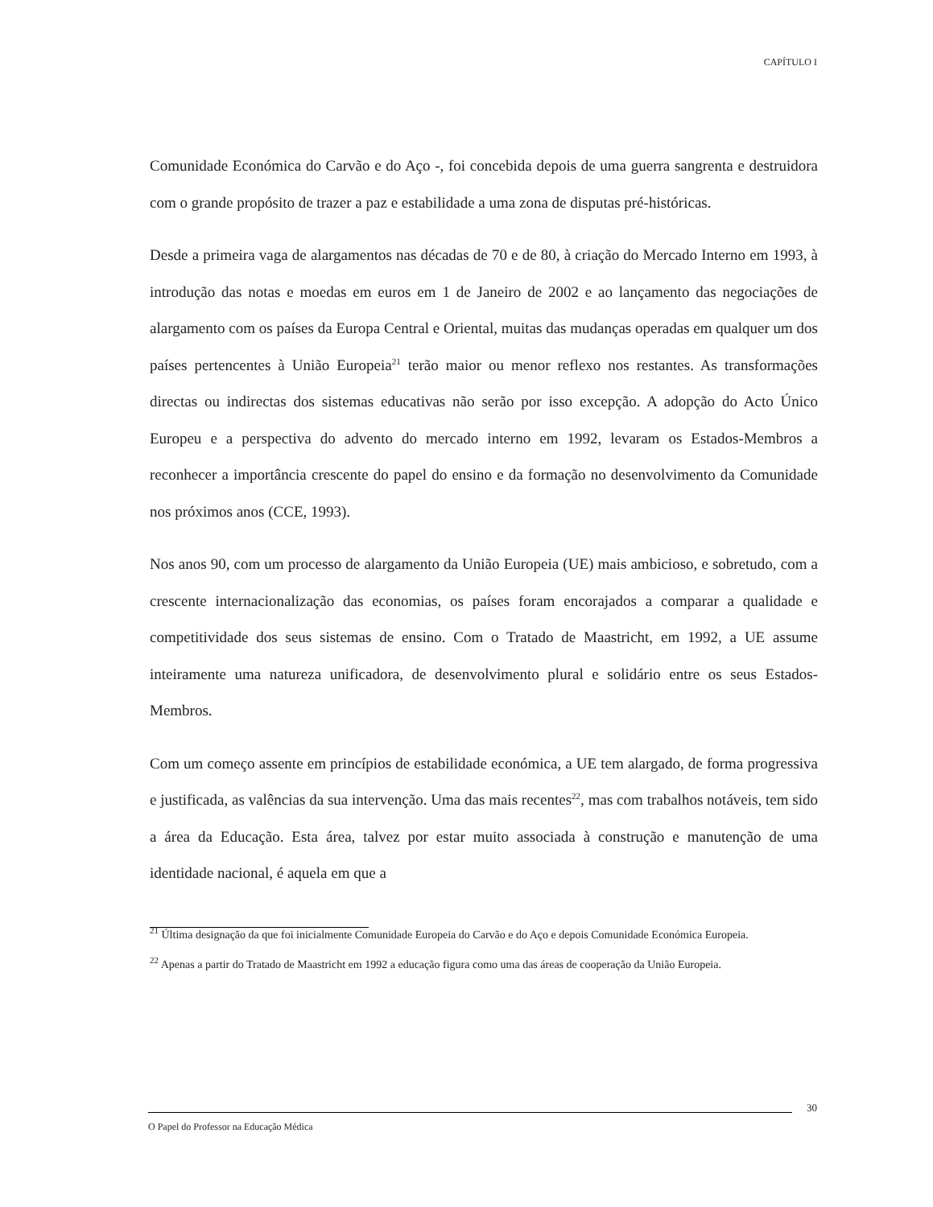CAPÍTULO I
Comunidade Económica do Carvão e do Aço -, foi concebida depois de uma guerra sangrenta e destruidora com o grande propósito de trazer a paz e estabilidade a uma zona de disputas pré-históricas.
Desde a primeira vaga de alargamentos nas décadas de 70 e de 80, à criação do Mercado Interno em 1993, à introdução das notas e moedas em euros em 1 de Janeiro de 2002 e ao lançamento das negociações de alargamento com os países da Europa Central e Oriental, muitas das mudanças operadas em qualquer um dos países pertencentes à União Europeia<sup>21</sup> terão maior ou menor reflexo nos restantes. As transformações directas ou indirectas dos sistemas educativas não serão por isso excepção. A adopção do Acto Único Europeu e a perspectiva do advento do mercado interno em 1992, levaram os Estados-Membros a reconhecer a importância crescente do papel do ensino e da formação no desenvolvimento da Comunidade nos próximos anos (CCE, 1993).
Nos anos 90, com um processo de alargamento da União Europeia (UE) mais ambicioso, e sobretudo, com a crescente internacionalização das economias, os países foram encorajados a comparar a qualidade e competitividade dos seus sistemas de ensino. Com o Tratado de Maastricht, em 1992, a UE assume inteiramente uma natureza unificadora, de desenvolvimento plural e solidário entre os seus Estados-Membros.
Com um começo assente em princípios de estabilidade económica, a UE tem alargado, de forma progressiva e justificada, as valências da sua intervenção. Uma das mais recentes<sup>22</sup>, mas com trabalhos notáveis, tem sido a área da Educação. Esta área, talvez por estar muito associada à construção e manutenção de uma identidade nacional, é aquela em que a
<sup>21</sup> Última designação da que foi inicialmente Comunidade Europeia do Carvão e do Aço e depois Comunidade Económica Europeia.
<sup>22</sup> Apenas a partir do Tratado de Maastricht em 1992 a educação figura como uma das áreas de cooperação da União Europeia.
30
O Papel do Professor na Educação Médica